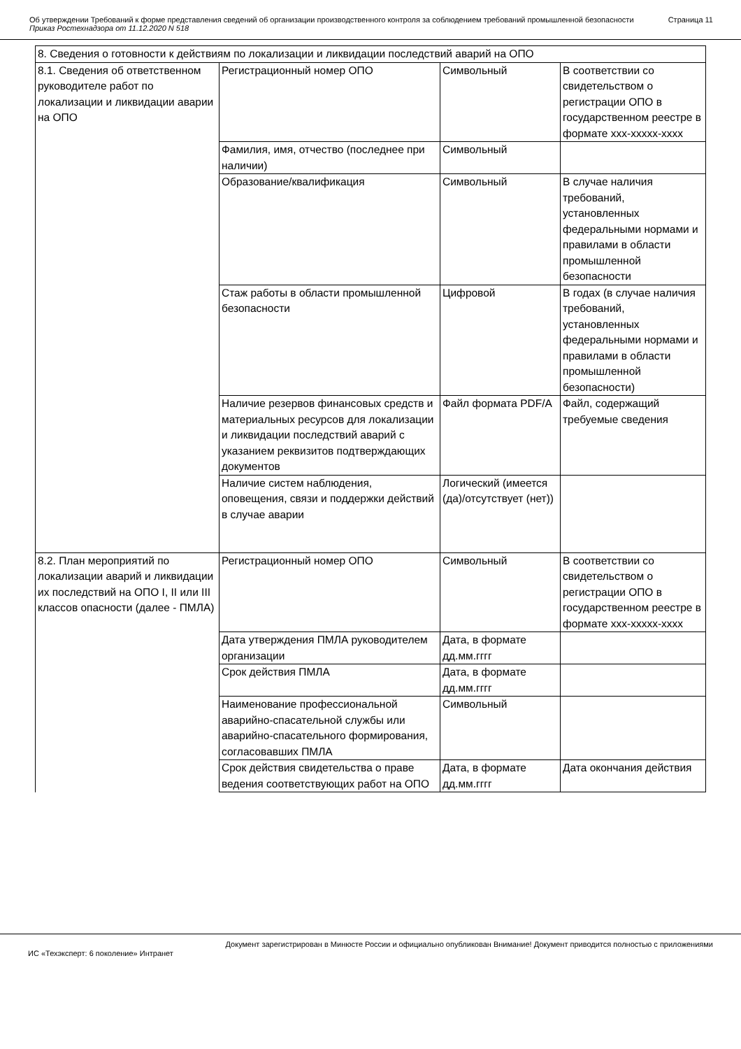Об утверждении Требований к форме представления сведений об организации производственного контроля за соблюдением требований промышленной безопасности
Приказ Ростехнадзора от 11.12.2020 N 518
Страница 11
| 8. Сведения о готовности к действиям по локализации и ликвидации последствий аварий на ОПО | | | |
| 8.1. Сведения об ответственном руководителе работ по локализации и ликвидации аварии на ОПО | Регистрационный номер ОПО | Символьный | В соответствии со свидетельством о регистрации ОПО в государственном реестре в формате xxx-xxxxx-xxxx |
| | Фамилия, имя, отчество (последнее при наличии) | Символьный | |
| | Образование/квалификация | Символьный | В случае наличия требований, установленных федеральными нормами и правилами в области промышленной безопасности |
| | Стаж работы в области промышленной безопасности | Цифровой | В годах (в случае наличия требований, установленных федеральными нормами и правилами в области промышленной безопасности) |
| | Наличие резервов финансовых средств и материальных ресурсов для локализации и ликвидации последствий аварий с указанием реквизитов подтверждающих документов | Файл формата PDF/A | Файл, содержащий требуемые сведения |
| | Наличие систем наблюдения, оповещения, связи и поддержки действий в случае аварии | Логический (имеется (да)/отсутствует (нет)) | |
| 8.2. План мероприятий по локализации аварий и ликвидации их последствий на ОПО I, II или III классов опасности (далее - ПМЛА) | Регистрационный номер ОПО | Символьный | В соответствии со свидетельством о регистрации ОПО в государственном реестре в формате xxx-xxxxx-xxxx |
| | Дата утверждения ПМЛА руководителем организации | Дата, в формате дд.мм.гггг | |
| | Срок действия ПМЛА | Дата, в формате дд.мм.гггг | |
| | Наименование профессиональной аварийно-спасательной службы или аварийно-спасательного формирования, согласовавших ПМЛА | Символьный | |
| | Срок действия свидетельства о праве ведения соответствующих работ на ОПО | Дата, в формате дд.мм.гггг | Дата окончания действия |
Документ зарегистрирован в Минюсте России и официально опубликован Внимание! Документ приводится полностью с приложениями
ИС «Техэксперт: 6 поколение» Интранет